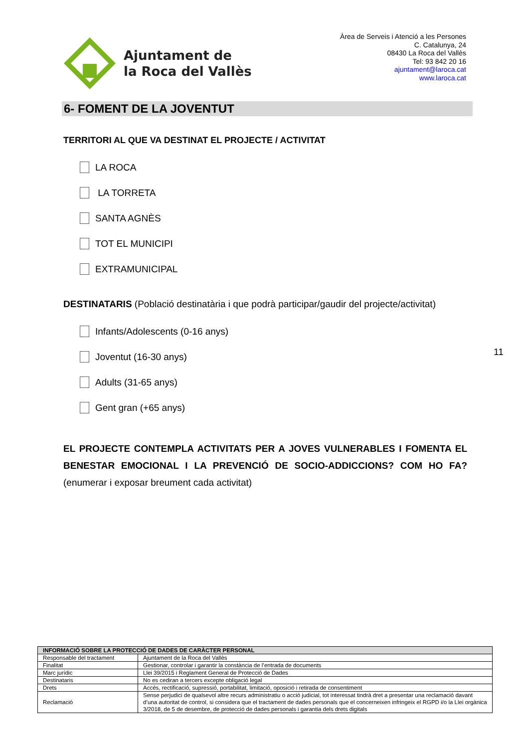Ajuntament de
la Roca del Vallès
Àrea de Serveis i Atenció a les Persones
C. Catalunya, 24
08430 La Roca del Vallès
Tel: 93 842 20 16
ajuntament@laroca.cat
www.laroca.cat
6- FOMENT DE LA JOVENTUT
TERRITORI AL QUE VA DESTINAT EL PROJECTE / ACTIVITAT
LA ROCA
LA TORRETA
SANTA AGNÈS
TOT EL MUNICIPI
EXTRAMUNICIPAL
DESTINATARIS (Població destinatària i que podrà participar/gaudir del projecte/activitat)
Infants/Adolescents (0-16 anys)
Joventut (16-30 anys)
Adults (31-65 anys)
Gent gran (+65 anys)
EL PROJECTE CONTEMPLA ACTIVITATS PER A JOVES VULNERABLES I FOMENTA EL BENESTAR EMOCIONAL I LA PREVENCIÓ DE SOCIO-ADDICCIONS? COM HO FA? (enumerar i exposar breument cada activitat)
11
| INFORMACIÓ SOBRE LA PROTECCIÓ DE DADES DE CARÀCTER PERSONAL | |
| --- | --- |
| Responsable del tractament | Ajuntament de la Roca del Vallès |
| Finalitat | Gestionar, controlar i garantir la constància de l’entrada de documents |
| Marc jurídic | Llei 39/2015 i Reglament General de Protecció de Dades |
| Destinataris | No es cediran a tercers excepte obligació legal |
| Drets | Accés, rectificació, supressió, portabilitat, limitació, oposició i retirada de consentiment |
| Reclamació | Sense perjudici de qualsevol altre recurs administratiu o acció judicial, tot interessat tindrà dret a presentar una reclamació davant d’una autoritat de control, si considera que el tractament de dades personals que el concerneixen infringeix el RGPD i/o la Llei orgànica 3/2018, de 5 de desembre, de protecció de dades personals i garantia dels drets digitals |